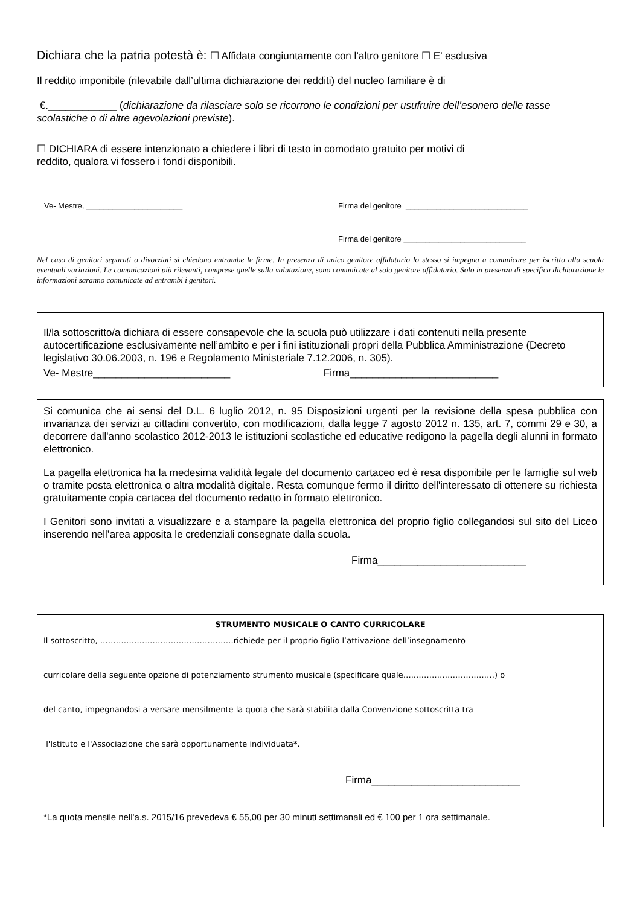Dichiara che la patria potestà è: ☐ Affidata congiuntamente con l’altro genitore ☐ E’ esclusiva
Il reddito imponibile (rilevabile dall’ultima dichiarazione dei redditi) del nucleo familiare è di
€.____________ (dichiarazione da rilasciare solo se ricorrono le condizioni per usufruire dell’esonero delle tasse scolastiche o di altre agevolazioni previste).
☐ DICHIARA di essere intenzionato a chiedere i libri di testo in comodato gratuito per motivi di
reddito, qualora vi fossero i fondi disponibili.
Ve- Mestre, ______________________ Firma del genitore ____________________________
Firma del genitore ____________________________
Nel caso di genitori separati o divorziati si chiedono entrambe le firme. In presenza di unico genitore affidatario lo stesso si impegna a comunicare per iscritto alla scuola eventuali variazioni. Le comunicazioni più rilevanti, comprese quelle sulla valutazione, sono comunicate al solo genitore affidatario. Solo in presenza di specifica dichiarazione le informazioni saranno comunicate ad entrambi i genitori.
Il/la sottoscritto/a dichiara di essere consapevole che la scuola può utilizzare i dati contenuti nella presente autocertificazione esclusivamente nell’ambito e per i fini istituzionali propri della Pubblica Amministrazione (Decreto legislativo 30.06.2003, n. 196 e Regolamento Ministeriale 7.12.2006, n. 305).
Ve- Mestre________________________ Firma__________________________
Si comunica che ai sensi del D.L. 6 luglio 2012, n. 95 Disposizioni urgenti per la revisione della spesa pubblica con invarianza dei servizi ai cittadini convertito, con modificazioni, dalla legge 7 agosto 2012 n. 135, art. 7, commi 29 e 30, a decorrere dall'anno scolastico 2012-2013 le istituzioni scolastiche ed educative redigono la pagella degli alunni in formato elettronico.
La pagella elettronica ha la medesima validità legale del documento cartaceo ed è resa disponibile per le famiglie sul web o tramite posta elettronica o altra modalità digitale. Resta comunque fermo il diritto dell'interessato di ottenere su richiesta gratuitamente copia cartacea del documento redatto in formato elettronico.
I Genitori sono invitati a visualizzare e a stampare la pagella elettronica del proprio figlio collegandosi sul sito del Liceo inserendo nell’area apposita le credenziali consegnate dalla scuola.
Firma__________________________
STRUMENTO MUSICALE O CANTO CURRICOLARE
Il sottoscritto, ……………………………………………richiede per il proprio figlio l’attivazione dell’insegnamento
curricolare della seguente opzione di potenziamento strumento musicale (specificare quale…..…………………………) o
del canto, impegnandosi a versare mensilmente la quota che sarà stabilita dalla Convenzione sottoscritta tra
l'Istituto e l'Associazione che sarà opportunamente individuata*.
Firma__________________________
*La quota mensile nell'a.s. 2015/16 prevedeva € 55,00 per 30 minuti settimanali ed € 100 per 1 ora settimanale.